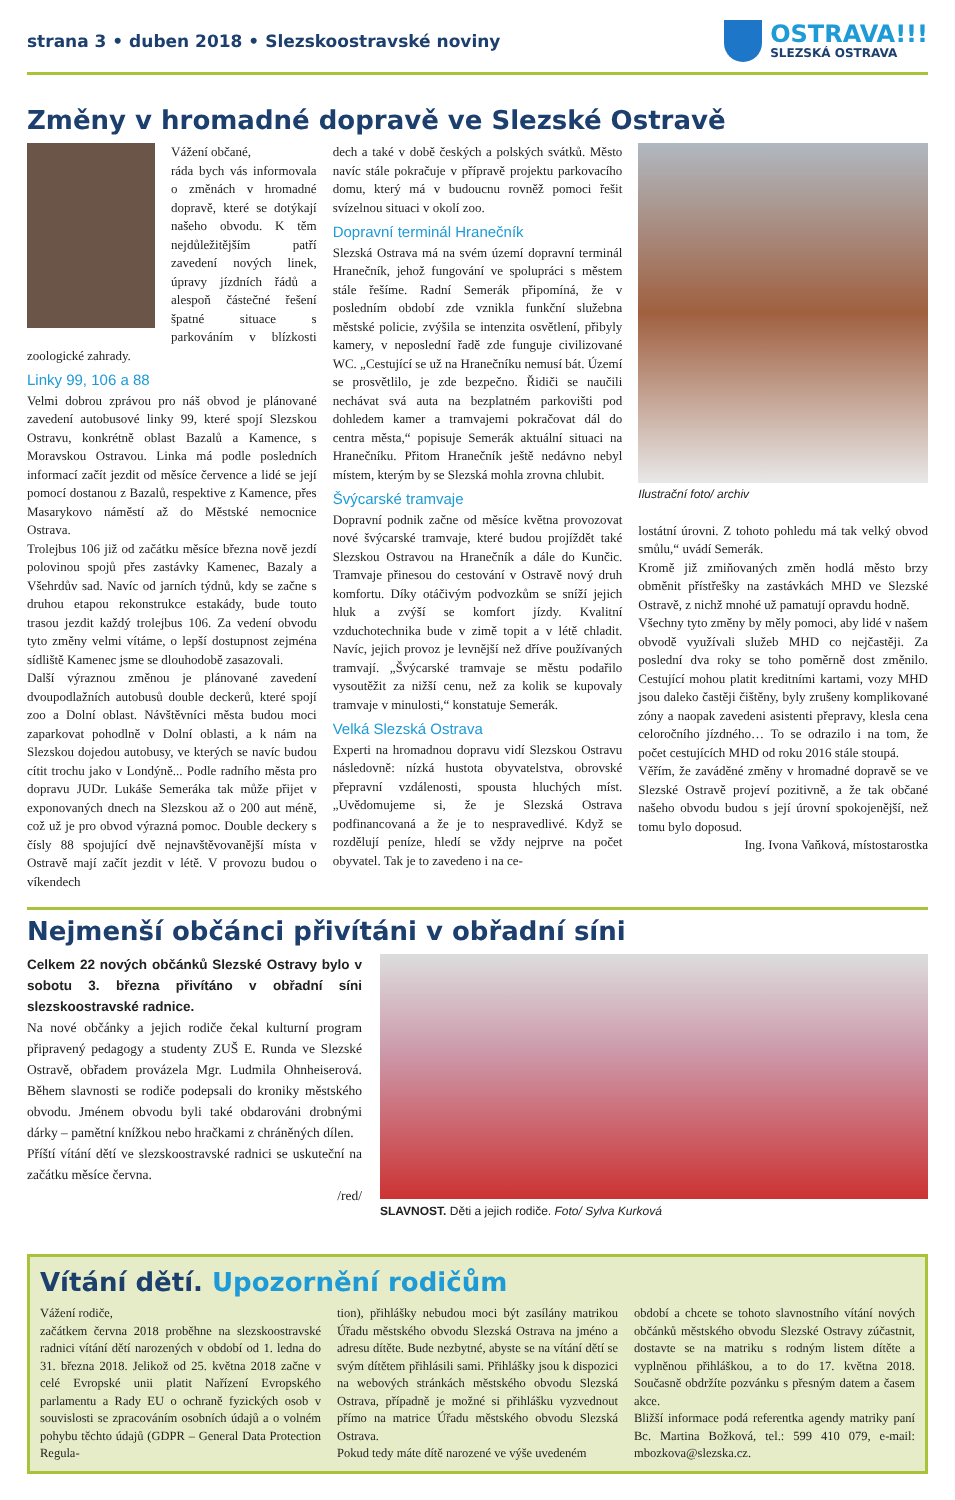strana 3 • duben 2018 • Slezskoostravské noviny
OSTRAVA!!!
SLEZSKÁ OSTRAVA
Změny v hromadné dopravě ve Slezské Ostravě
Vážení občané,
ráda bych vás informovala o změnách v hromadné dopravě, které se dotýkají našeho obvodu. K těm nejdůležitějším patří zavedení nových linek, úpravy jízdních řádů a alespoň částečné řešení špatné situace s parkováním v blízkosti zoologické zahrady.
Linky 99, 106 a 88
Velmi dobrou zprávou pro náš obvod je plánované zavedení autobusové linky 99, které spojí Slezskou Ostravu, konkrétně oblast Bazalů a Kamence, s Moravskou Ostravou. Linka má podle posledních informací začít jezdit od měsíce července a lidé se její pomocí dostanou z Bazalů, respektive z Kamence, přes Masarykovo náměstí až do Městské nemocnice Ostrava.
Trolejbus 106 již od začátku měsíce března nově jezdí polovinou spojů přes zastávky Kamenec, Bazaly a Všehrdův sad. Navíc od jarních týdnů, kdy se začne s druhou etapou rekonstrukce estakády, bude touto trasou jezdit každý trolejbus 106. Za vedení obvodu tyto změny velmi vítáme, o lepší dostupnost zejména sídliště Kamenec jsme se dlouhodobě zasazovali.
Další výraznou změnou je plánované zavedení dvoupodlažních autobusů double deckerů, které spojí zoo a Dolní oblast. Návštěvníci města budou moci zaparkovat pohodlně v Dolní oblasti, a k nám na Slezskou dojedou autobusy, ve kterých se navíc budou cítit trochu jako v Londýně... Podle radního města pro dopravu JUDr. Lukáše Semeráka tak může přijet v exponovaných dnech na Slezskou až o 200 aut méně, což už je pro obvod výrazná pomoc. Double deckery s čísly 88 spojující dvě nejnavštěvovanější místa v Ostravě mají začít jezdit v létě. V provozu budou o víkendech
dech a také v době českých a polských svátků. Město navíc stále pokračuje v přípravě projektu parkovacího domu, který má v budoucnu rovněž pomoci řešit svízelnou situaci v okolí zoo.
Dopravní terminál Hranečník
Slezská Ostrava má na svém území dopravní terminál Hranečník, jehož fungování ve spolupráci s městem stále řešíme. Radní Semerák připomíná, že v posledním období zde vznikla funkční služebna městské policie, zvýšila se intenzita osvětlení, přibyly kamery, v neposlední řadě zde funguje civilizované WC. „Cestující se už na Hranečníku nemusí bát. Území se prosvětlilo, je zde bezpečno. Řidiči se naučili nechávat svá auta na bezplatném parkovišti pod dohledem kamer a tramvajemi pokračovat dál do centra města,“ popisuje Semerák aktuální situaci na Hranečníku. Přitom Hranečník ještě nedávno nebyl místem, kterým by se Slezská mohla zrovna chlubit.
Švýcarské tramvaje
Dopravní podnik začne od měsíce května provozovat nové švýcarské tramvaje, které budou projíždět také Slezskou Ostravou na Hranečník a dále do Kunčic. Tramvaje přinesou do cestování v Ostravě nový druh komfortu. Díky otáčivým podvozkům se sníží jejich hluk a zvýší se komfort jízdy. Kvalitní vzduchotechnika bude v zimě topit a v létě chladit. Navíc, jejich provoz je levnější než dříve používaných tramvají. „Švýcarské tramvaje se městu podařilo vysoutěžit za nižší cenu, než za kolik se kupovaly tramvaje v minulosti,“ konstatuje Semerák.
Velká Slezská Ostrava
Experti na hromadnou dopravu vidí Slezskou Ostravu následovně: nízká hustota obyvatelstva, obrovské přepravní vzdálenosti, spousta hluchých míst. „Uvědomujeme si, že je Slezská Ostrava podfinancovaná a že je to nespravedlivé. Když se rozdělují peníze, hledí se vždy nejprve na počet obyvatel. Tak je to zavedeno i na ce-
Ilustrační foto/ archiv
lostátní úrovni. Z tohoto pohledu má tak velký obvod smůlu,“ uvádí Semerák.
Kromě již zmiňovaných změn hodlá město brzy obměnit přístřešky na zastávkách MHD ve Slezské Ostravě, z nichž mnohé už pamatují opravdu hodně.
Všechny tyto změny by měly pomoci, aby lidé v našem obvodě využívali služeb MHD co nejčastěji. Za poslední dva roky se toho poměrně dost změnilo. Cestující mohou platit kreditními kartami, vozy MHD jsou daleko častěji čištěny, byly zrušeny komplikované zóny a naopak zavedeni asistenti přepravy, klesla cena celoročního jízdného… To se odrazilo i na tom, že počet cestujících MHD od roku 2016 stále stoupá.
Věřím, že zaváděné změny v hromadné dopravě se ve Slezské Ostravě projeví pozitivně, a že tak občané našeho obvodu budou s její úrovní spokojenější, než tomu bylo doposud.
Ing. Ivona Vaňková, místostarostka
Nejmenší občánci přivítáni v obřadní síni
Celkem 22 nových občánků Slezské Ostravy bylo v sobotu 3. března přivítáno v obřadní síni slezskoostravské radnice.
Na nové občánky a jejich rodiče čekal kulturní program připravený pedagogy a studenty ZUŠ E. Runda ve Slezské Ostravě, obřadem provázela Mgr. Ludmila Ohnheiserová. Během slavnosti se rodiče podepsali do kroniky městského obvodu. Jménem obvodu byli také obdarováni drobnými dárky – pamětní knížkou nebo hračkami z chráněných dílen.
Příští vítání dětí ve slezskoostravské radnici se uskuteční na začátku měsíce června.
/red/
SLAVNOST. Děti a jejich rodiče. Foto/ Sylva Kurková
Vítání dětí. Upozornění rodičům
Vážení rodiče,
začátkem června 2018 proběhne na slezskoostravské radnici vítání dětí narozených v období od 1. ledna do 31. března 2018. Jelikož od 25. května 2018 začne v celé Evropské unii platit Nařízení Evropského parlamentu a Rady EU o ochraně fyzických osob v souvislosti se zpracováním osobních údajů a o volném pohybu těchto údajů (GDPR – General Data Protection Regula-
tion), přihlášky nebudou moci být zasílány matrikou Úřadu městského obvodu Slezská Ostrava na jméno a adresu dítěte. Bude nezbytné, abyste se na vítání dětí se svým dítětem přihlásili sami. Přihlášky jsou k dispozici na webových stránkách městského obvodu Slezská Ostrava, případně je možné si přihlášku vyzvednout přímo na matrice Úřadu městského obvodu Slezská Ostrava.
Pokud tedy máte dítě narozené ve výše uvedeném
období a chcete se tohoto slavnostního vítání nových občánků městského obvodu Slezské Ostravy zúčastnit, dostavte se na matriku s rodným listem dítěte a vyplněnou přihláškou, a to do 17. května 2018. Současně obdržíte pozvánku s přesným datem a časem akce.
Bližší informace podá referentka agendy matriky paní Bc. Martina Božková, tel.: 599 410 079, e-mail: mbozkova@slezska.cz.